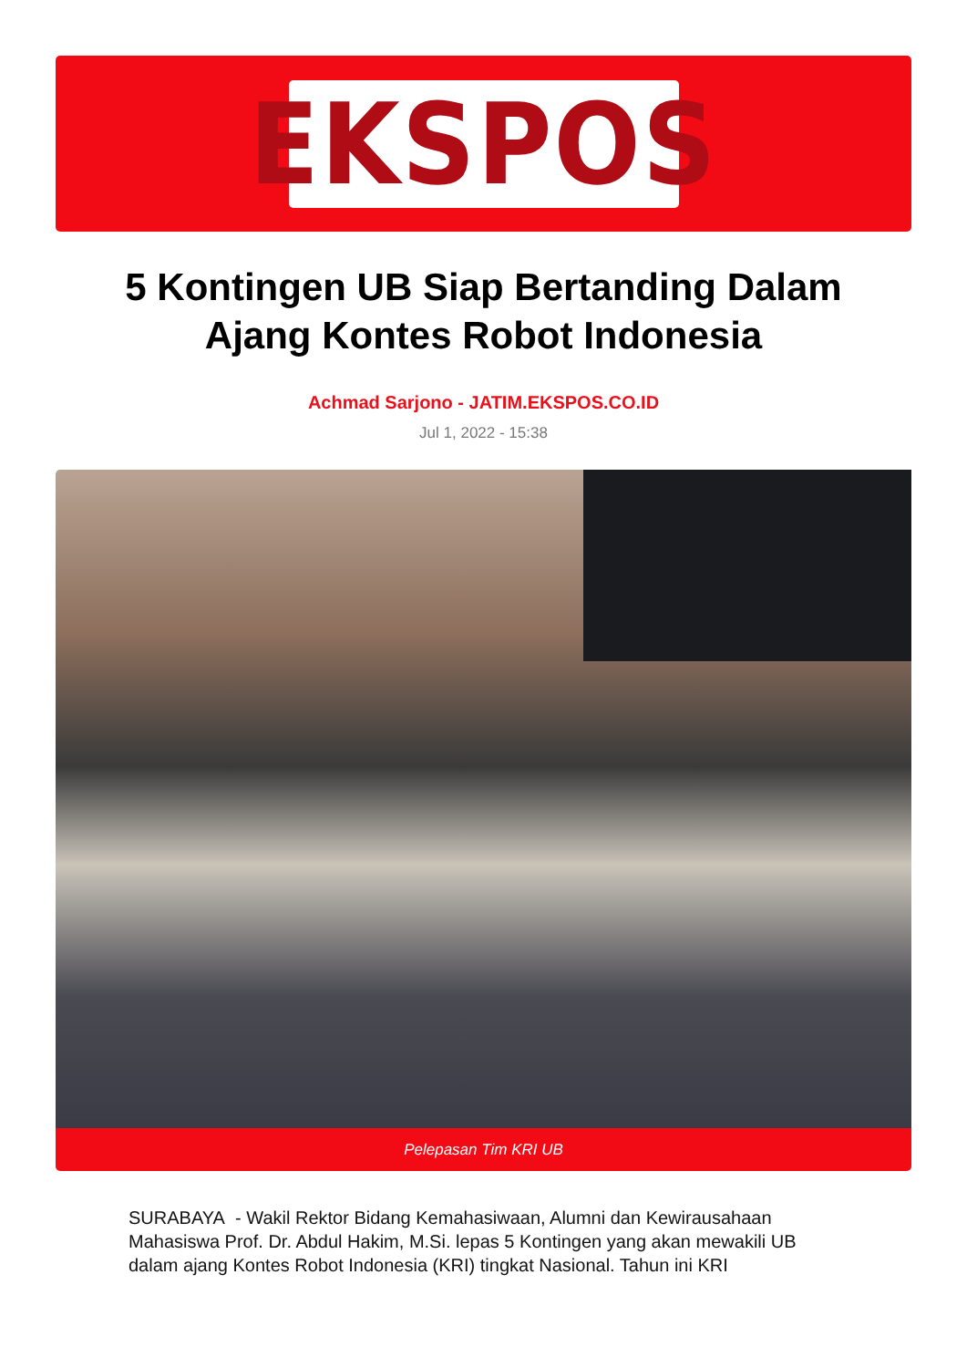EKSPOS
5 Kontingen UB Siap Bertanding Dalam Ajang Kontes Robot Indonesia
Achmad Sarjono - JATIM.EKSPOS.CO.ID
Jul 1, 2022 - 15:38
Pelepasan Tim KRI UB
SURABAYA - Wakil Rektor Bidang Kemahasiwaan, Alumni dan Kewirausahaan Mahasiswa Prof. Dr. Abdul Hakim, M.Si. lepas 5 Kontingen yang akan mewakili UB dalam ajang Kontes Robot Indonesia (KRI) tingkat Nasional. Tahun ini KRI